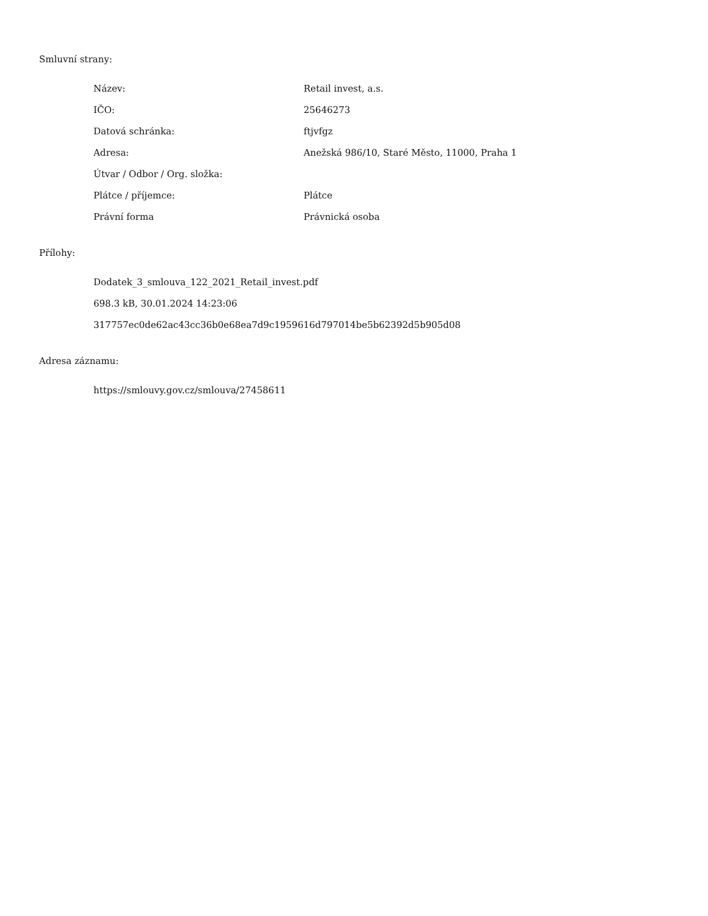Smluvní strany:
| Název: | Retail invest, a.s. |
| IČO: | 25646273 |
| Datová schránka: | ftjvfgz |
| Adresa: | Anežská 986/10, Staré Město, 11000, Praha 1 |
| Útvar / Odbor / Org. složka: | |
| Plátce / příjemce: | Plátce |
| Právní forma | Právnická osoba |
Přílohy:
Dodatek_3_smlouva_122_2021_Retail_invest.pdf
698.3 kB, 30.01.2024 14:23:06
317757ec0de62ac43cc36b0e68ea7d9c1959616d797014be5b62392d5b905d08
Adresa záznamu:
https://smlouvy.gov.cz/smlouva/27458611